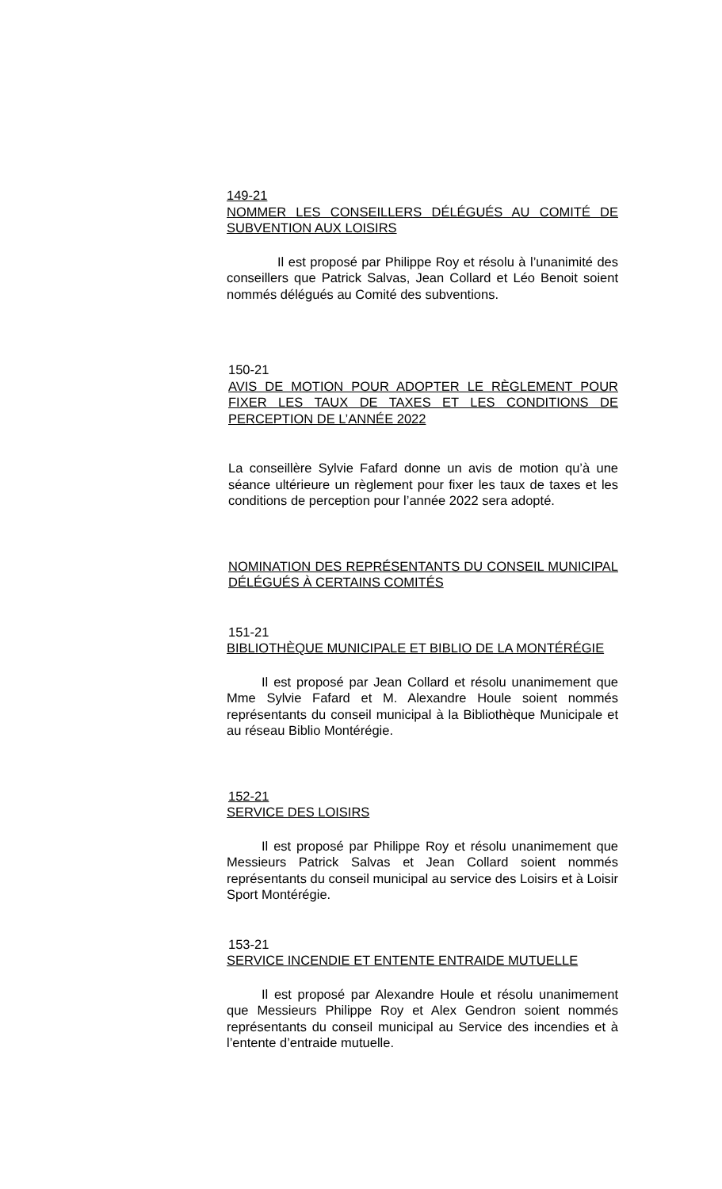149-21
NOMMER LES CONSEILLERS DÉLÉGUÉS AU COMITÉ DE SUBVENTION AUX LOISIRS
Il est proposé par Philippe Roy et résolu à l’unanimité des conseillers que Patrick Salvas, Jean Collard et Léo Benoit soient nommés délégués au Comité des subventions.
150-21
AVIS DE MOTION POUR ADOPTER LE RÈGLEMENT POUR FIXER LES TAUX DE TAXES ET LES CONDITIONS DE PERCEPTION DE L’ANNÉE 2022
La conseillère Sylvie Fafard donne un avis de motion qu’à une séance ultérieure un règlement pour fixer les taux de taxes et les conditions de perception pour l’année 2022 sera adopté.
NOMINATION DES REPRÉSENTANTS DU CONSEIL MUNICIPAL DÉLÉGUÉS À CERTAINS COMITÉS
151-21
BIBLIOTHÈQUE MUNICIPALE ET BIBLIO DE LA MONTÉRÉGIE
Il est proposé par Jean Collard et résolu unanimement que Mme Sylvie Fafard et M. Alexandre Houle soient nommés représentants du conseil municipal à la Bibliothèque Municipale et au réseau Biblio Montérégie.
152-21
SERVICE DES LOISIRS
Il est proposé par Philippe Roy et résolu unanimement que Messieurs Patrick Salvas et Jean Collard soient nommés représentants du conseil municipal au service des Loisirs et à Loisir Sport Montérégie.
153-21
SERVICE INCENDIE ET ENTENTE ENTRAIDE MUTUELLE
Il est proposé par Alexandre Houle et résolu unanimement que Messieurs Philippe Roy et Alex Gendron soient nommés représentants du conseil municipal au Service des incendies et à l’entente d’entraide mutuelle.